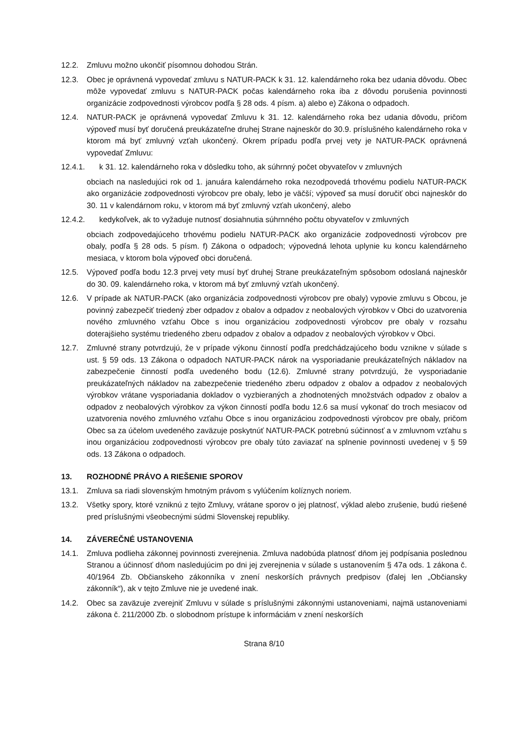12.2. Zmluvu možno ukončiť písomnou dohodou Strán.
12.3. Obec je oprávnená vypovedať zmluvu s NATUR-PACK k 31. 12. kalendárneho roka bez udania dôvodu. Obec môže vypovedať zmluvu s NATUR-PACK počas kalendárneho roka iba z dôvodu porušenia povinnosti organizácie zodpovednosti výrobcov podľa § 28 ods. 4 písm. a) alebo e) Zákona o odpadoch.
12.4. NATUR-PACK je oprávnená vypovedať Zmluvu k 31. 12. kalendárneho roka bez udania dôvodu, pričom výpoveď musí byť doručená preukázateľne druhej Strane najneskôr do 30.9. príslušného kalendárneho roka v ktorom má byť zmluvný vzťah ukončený. Okrem prípadu podľa prvej vety je NATUR-PACK oprávnená vypovedať Zmluvu:
12.4.1. k 31. 12. kalendárneho roka v dôsledku toho, ak súhrnný počet obyvateľov v zmluvných
obciach na nasledujúci rok od 1. januára kalendárneho roka nezodpovedá trhovému podielu NATUR-PACK ako organizácie zodpovednosti výrobcov pre obaly, lebo je väčší; výpoveď sa musí doručiť obci najneskôr do 30. 11 v kalendárnom roku, v ktorom má byť zmluvný vzťah ukončený, alebo
12.4.2. kedykoľvek, ak to vyžaduje nutnosť dosiahnutia súhrnného počtu obyvateľov v zmluvných
obciach zodpovedajúceho trhovému podielu NATUR-PACK ako organizácie zodpovednosti výrobcov pre obaly, podľa § 28 ods. 5 písm. f) Zákona o odpadoch; výpovedná lehota uplynie ku koncu kalendárneho mesiaca, v ktorom bola výpoveď obci doručená.
12.5. Výpoveď podľa bodu 12.3 prvej vety musí byť druhej Strane preukázateľným spôsobom odoslaná najneskôr do 30. 09. kalendárneho roka, v ktorom má byť zmluvný vzťah ukončený.
12.6. V prípade ak NATUR-PACK (ako organizácia zodpovednosti výrobcov pre obaly) vypovie zmluvu s Obcou, je povinný zabezpečiť triedený zber odpadov z obalov a odpadov z neobalových výrobkov v Obci do uzatvorenia nového zmluvného vzťahu Obce s inou organizáciou zodpovednosti výrobcov pre obaly v rozsahu doterajšieho systému triedeného zberu odpadov z obalov a odpadov z neobalových výrobkov v Obci.
12.7. Zmluvné strany potvrdzujú, že v prípade výkonu činností podľa predchádzajúceho bodu vznikne v súlade s ust. § 59 ods. 13 Zákona o odpadoch NATUR-PACK nárok na vysporiadanie preukázateľných nákladov na zabezpečenie činností podľa uvedeného bodu (12.6). Zmluvné strany potvrdzujú, že vysporiadanie preukázateľných nákladov na zabezpečenie triedeného zberu odpadov z obalov a odpadov z neobalových výrobkov vrátane vysporiadania dokladov o vyzbieraných a zhodnotených množstvách odpadov z obalov a odpadov z neobalových výrobkov za výkon činností podľa bodu 12.6 sa musí vykonať do troch mesiacov od uzatvorenia nového zmluvného vzťahu Obce s inou organizáciou zodpovednosti výrobcov pre obaly, pričom Obec sa za účelom uvedeného zaväzuje poskytnúť NATUR-PACK potrebnú súčinnosť a v zmluvnom vzťahu s inou organizáciou zodpovednosti výrobcov pre obaly túto zaviazať na splnenie povinnosti uvedenej v § 59 ods. 13 Zákona o odpadoch.
13. ROZHODNÉ PRÁVO A RIEŠENIE SPOROV
13.1. Zmluva sa riadi slovenským hmotným právom s vylúčením kolíznych noriem.
13.2. Všetky spory, ktoré vzniknú z tejto Zmluvy, vrátane sporov o jej platnosť, výklad alebo zrušenie, budú riešené pred príslušnými všeobecnými súdmi Slovenskej republiky.
14. ZÁVEREČNÉ USTANOVENIA
14.1. Zmluva podlieha zákonnej povinnosti zverejnenia. Zmluva nadobúda platnosť dňom jej podpísania poslednou Stranou a účinnosť dňom nasledujúcim po dni jej zverejnenia v súlade s ustanovením § 47a ods. 1 zákona č. 40/1964 Zb. Občianskeho zákonníka v znení neskorších právnych predpisov (ďalej len „Občiansky zákonník“), ak v tejto Zmluve nie je uvedené inak.
14.2. Obec sa zaväzuje zverejniť Zmluvu v súlade s príslušnými zákonnými ustanoveniami, najmä ustanoveniami zákona č. 211/2000 Zb. o slobodnom prístupe k informáciám v znení neskorších
Strana 8/10